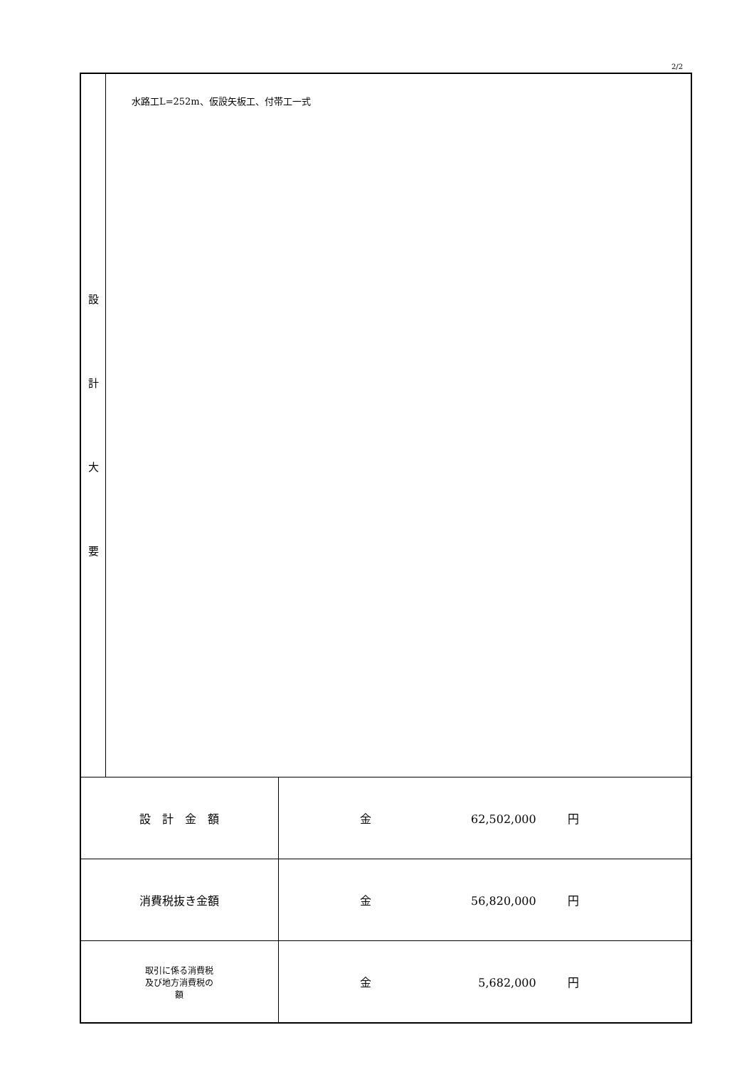2/2
| 設 計 大 要 | 水路工L=252m、仮設矢板工、付帯工一式 | |
| 設 計 金 額 | | 金 62,502,000 円 |
| 消費税抜き金額 | | 金 56,820,000 円 |
| 取引に係る消費税 及び地方消費税の 額 | | 金 5,682,000 円 |